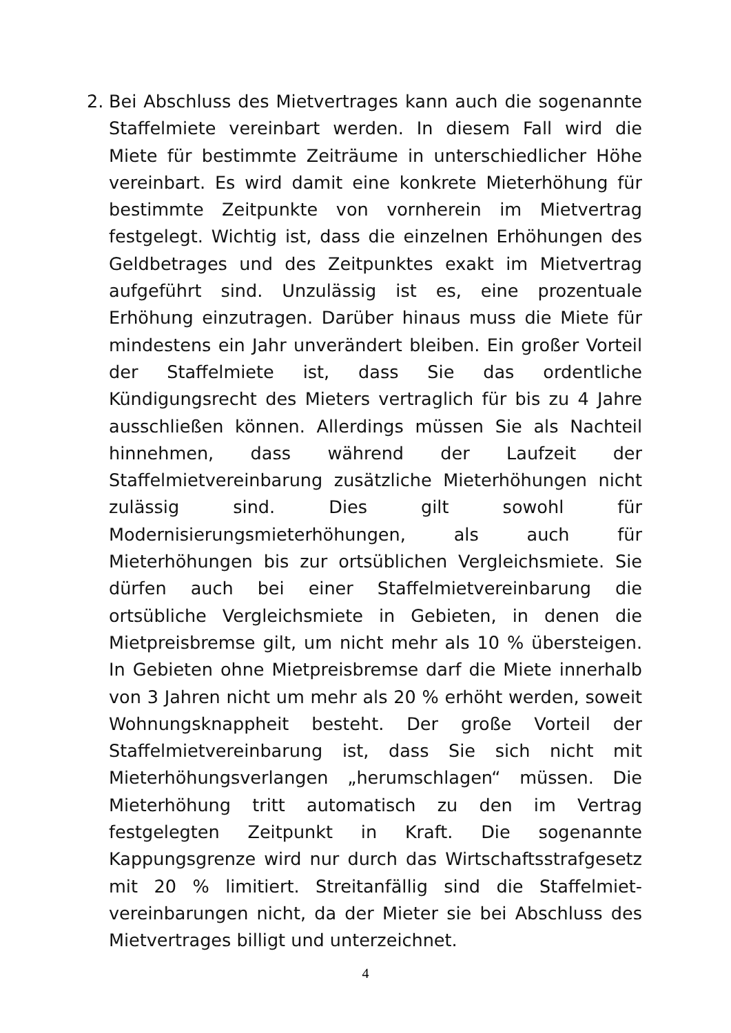2. Bei Abschluss des Mietvertrages kann auch die sogenannte Staffelmiete vereinbart werden. In diesem Fall wird die Miete für bestimmte Zeiträume in unterschiedlicher Höhe vereinbart. Es wird damit eine konkrete Mieterhöhung für bestimmte Zeitpunkte von vornherein im Mietvertrag festgelegt. Wichtig ist, dass die einzelnen Erhöhungen des Geldbetrages und des Zeitpunktes exakt im Mietvertrag aufgeführt sind. Unzulässig ist es, eine prozentuale Erhöhung einzutragen. Darüber hinaus muss die Miete für mindestens ein Jahr unverändert bleiben. Ein großer Vorteil der Staffelmiete ist, dass Sie das ordentliche Kündigungsrecht des Mieters vertraglich für bis zu 4 Jahre ausschließen können. Allerdings müssen Sie als Nachteil hinnehmen, dass während der Laufzeit der Staffelmietvereinbarung zusätzliche Mieterhöhungen nicht zulässig sind. Dies gilt sowohl für Modernisierungsmieterhöhungen, als auch für Mieterhöhungen bis zur ortsüblichen Vergleichsmiete. Sie dürfen auch bei einer Staffelmietvereinbarung die ortsübliche Vergleichsmiete in Gebieten, in denen die Mietpreisbremse gilt, um nicht mehr als 10 % übersteigen. In Gebieten ohne Mietpreisbremse darf die Miete innerhalb von 3 Jahren nicht um mehr als 20 % erhöht werden, soweit Wohnungsknappheit besteht. Der große Vorteil der Staffelmietvereinbarung ist, dass Sie sich nicht mit Mieterhöhungsverlangen „herumschlagen“ müssen. Die Mieterhöhung tritt automatisch zu den im Vertrag festgelegten Zeitpunkt in Kraft. Die sogenannte Kappungsgrenze wird nur durch das Wirtschaftsstrafgesetz mit 20 % limitiert. Streitanfällig sind die Staffelmiet-vereinbarungen nicht, da der Mieter sie bei Abschluss des Mietvertrages billigt und unterzeichnet.
4